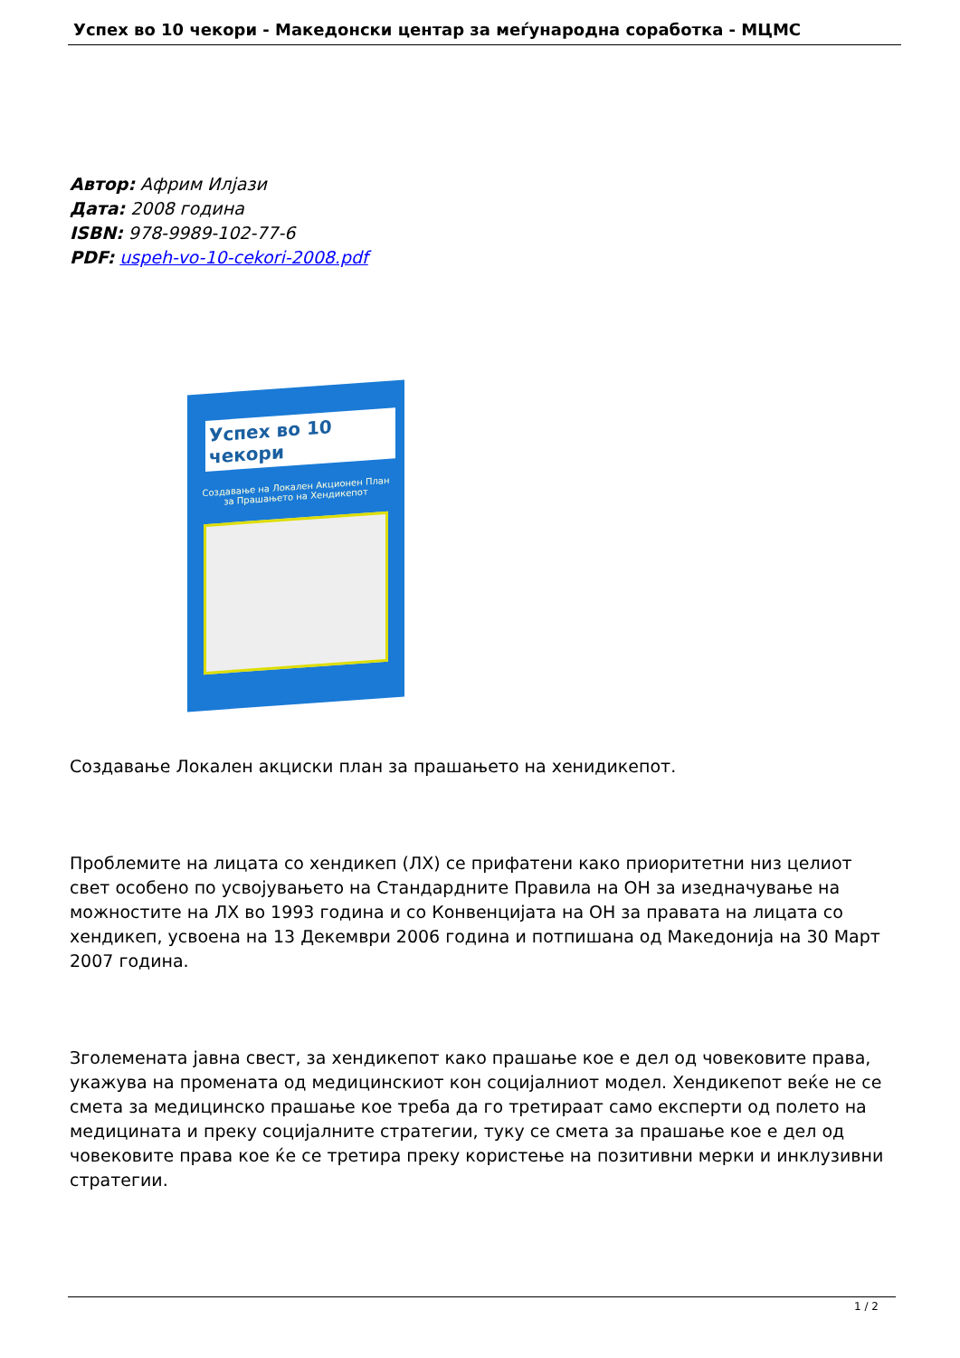Успех во 10 чекори - Македонски центар за меѓународна соработка - МЦМС
Автор: Африм Илјази
Дата: 2008 година
ISBN: 978-9989-102-77-6
PDF: uspeh-vo-10-cekori-2008.pdf
Успех во 10 чекори
Создавање на Локален Акционен План за Прашањето на Хендикепот
Создавање Локален акциски план за прашањето на хенидикепот.
Проблемите на лицата со хендикеп (ЛХ) се прифатени како приоритетни низ целиот свет особено по усвојувањето на Стандардните Правила на ОН за изедначување на можностите на ЛХ во 1993 година и со Конвенцијата на ОН за правата на лицата со хендикеп, усвоена на 13 Декември 2006 година и потпишана од Македонија на 30 Март 2007 година.
Зголемената јавна свест, за хендикепот како прашање кое е дел од човековите права, укажува на промената од медицинскиот кон социјалниот модел. Хендикепот веќе не се смета за медицинско прашање кое треба да го третираат само експерти од полето на медицината и преку социјалните стратегии, туку се смета за прашање кое е дел од човековите права кое ќе се третира преку користење на позитивни мерки и инклузивни стратегии.
1 / 2